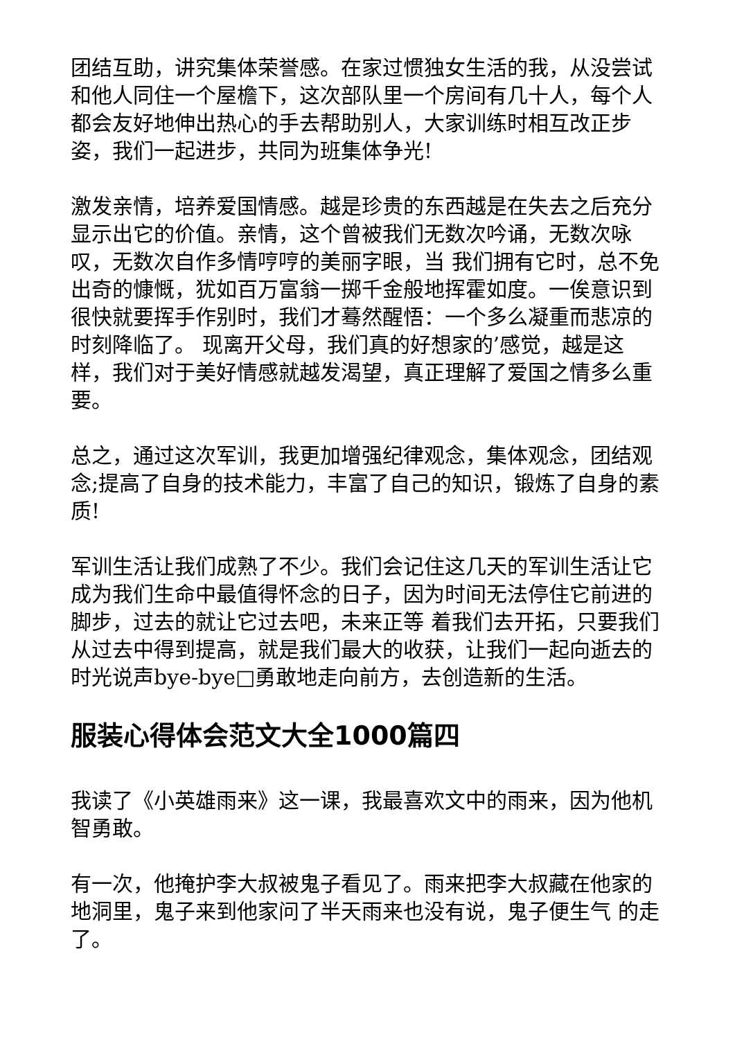团结互助，讲究集体荣誉感。在家过惯独女生活的我，从没尝试和他人同住一个屋檐下，这次部队里一个房间有几十人，每个人都会友好地伸出热心的手去帮助别人，大家训练时相互改正步姿，我们一起进步，共同为班集体争光!
激发亲情，培养爱国情感。越是珍贵的东西越是在失去之后充分显示出它的价值。亲情，这个曾被我们无数次吟诵，无数次咏叹，无数次自作多情哼哼的美丽字眼，当 我们拥有它时，总不免出奇的慷慨，犹如百万富翁一掷千金般地挥霍如度。一俟意识到很快就要挥手作别时，我们才蓦然醒悟：一个多么凝重而悲凉的时刻降临了。 现离开父母，我们真的好想家的’感觉，越是这样，我们对于美好情感就越发渴望，真正理解了爱国之情多么重要。
总之，通过这次军训，我更加增强纪律观念，集体观念，团结观念;提高了自身的技术能力，丰富了自己的知识，锻炼了自身的素质!
军训生活让我们成熟了不少。我们会记住这几天的军训生活让它成为我们生命中最值得怀念的日子，因为时间无法停住它前进的脚步，过去的就让它过去吧，未来正等 着我们去开拓，只要我们从过去中得到提高，就是我们最大的收获，让我们一起向逝去的时光说声bye-bye□勇敢地走向前方，去创造新的生活。
服装心得体会范文大全1000篇四
我读了《小英雄雨来》这一课，我最喜欢文中的雨来，因为他机智勇敢。
有一次，他掩护李大叔被鬼子看见了。雨来把李大叔藏在他家的地洞里，鬼子来到他家问了半天雨来也没有说，鬼子便生气 的走了。